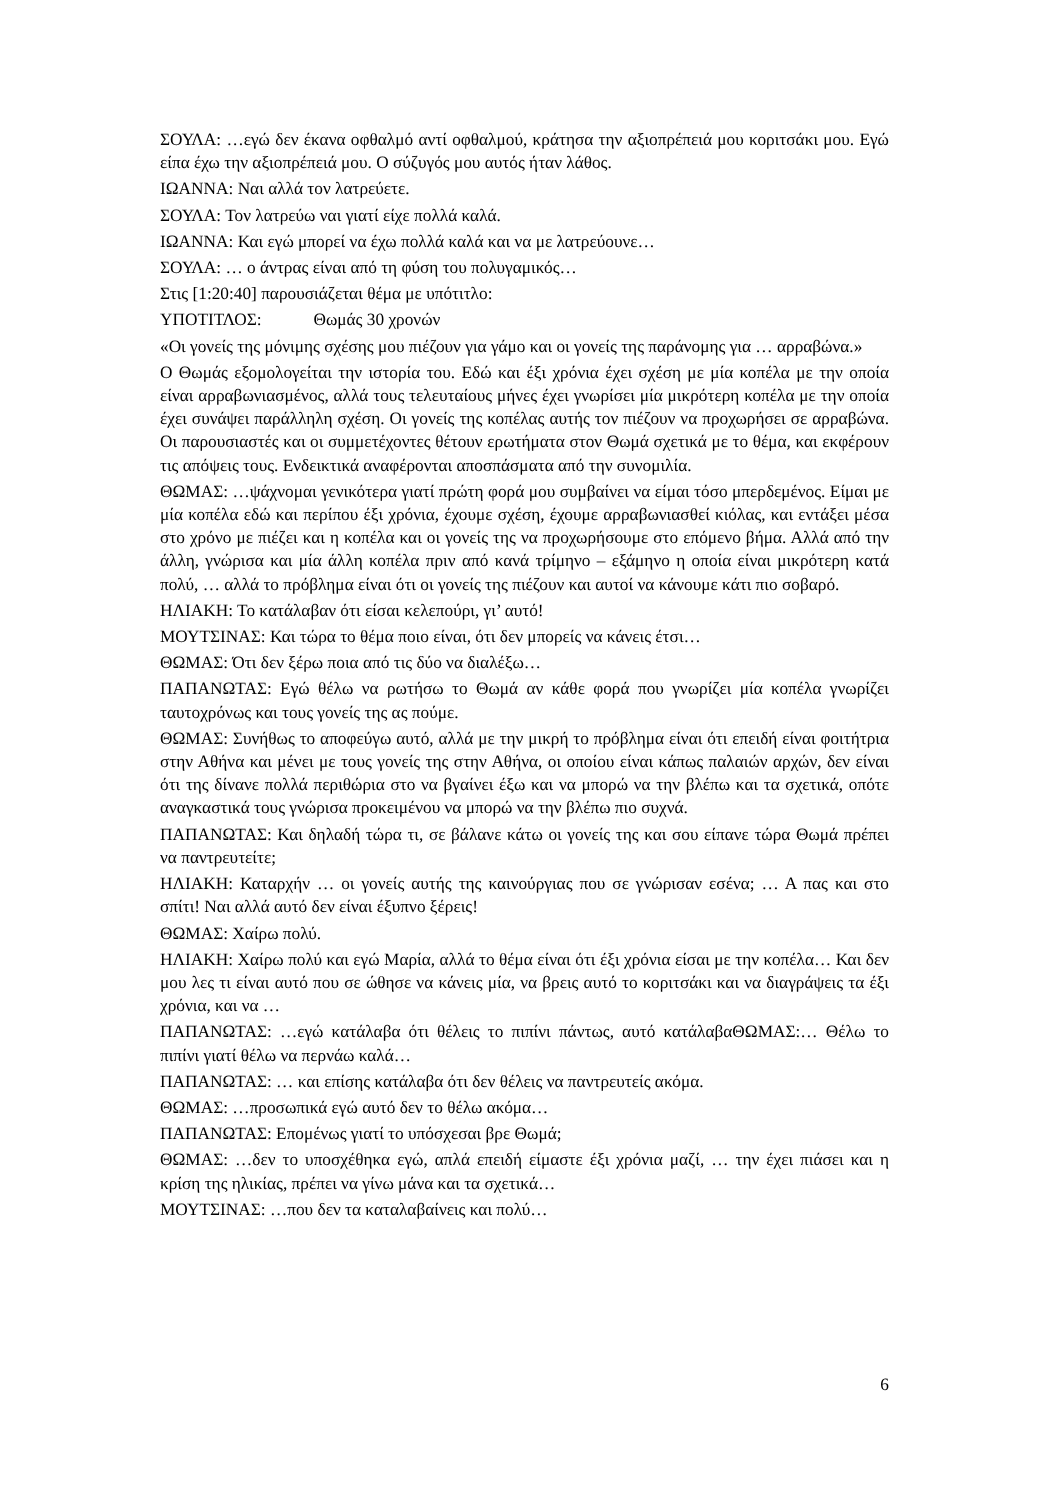ΣΟΥΛΑ: …εγώ δεν έκανα οφθαλμό αντί οφθαλμού, κράτησα την αξιοπρέπειά μου κοριτσάκι μου. Εγώ είπα έχω την αξιοπρέπειά μου. Ο σύζυγός μου αυτός ήταν λάθος.
ΙΩΑΝΝΑ: Ναι αλλά τον λατρεύετε.
ΣΟΥΛΑ: Τον λατρεύω ναι γιατί είχε πολλά καλά.
ΙΩΑΝΝΑ: Και εγώ μπορεί να έχω πολλά καλά και να με λατρεύουνε…
ΣΟΥΛΑ: … ο άντρας είναι από τη φύση του πολυγαμικός…
Στις [1:20:40] παρουσιάζεται θέμα με υπότιτλο:
ΥΠΟΤΙΤΛΟΣ: Θωμάς 30 χρονών
«Οι γονείς της μόνιμης σχέσης μου πιέζουν για γάμο και οι γονείς της παράνομης για … αρραβώνα.»
Ο Θωμάς εξομολογείται την ιστορία του. Εδώ και έξι χρόνια έχει σχέση με μία κοπέλα με την οποία είναι αρραβωνιασμένος, αλλά τους τελευταίους μήνες έχει γνωρίσει μία μικρότερη κοπέλα με την οποία έχει συνάψει παράλληλη σχέση. Οι γονείς της κοπέλας αυτής τον πιέζουν να προχωρήσει σε αρραβώνα. Οι παρουσιαστές και οι συμμετέχοντες θέτουν ερωτήματα στον Θωμά σχετικά με το θέμα, και εκφέρουν τις απόψεις τους. Ενδεικτικά αναφέρονται αποσπάσματα από την συνομιλία.
ΘΩΜΑΣ: …ψάχνομαι γενικότερα γιατί πρώτη φορά μου συμβαίνει να είμαι τόσο μπερδεμένος. Είμαι με μία κοπέλα εδώ και περίπου έξι χρόνια, έχουμε σχέση, έχουμε αρραβωνιασθεί κιόλας, και εντάξει μέσα στο χρόνο με πιέζει και η κοπέλα και οι γονείς της να προχωρήσουμε στο επόμενο βήμα. Αλλά από την άλλη, γνώρισα και μία άλλη κοπέλα πριν από κανά τρίμηνο – εξάμηνο η οποία είναι μικρότερη κατά πολύ, … αλλά το πρόβλημα είναι ότι οι γονείς της πιέζουν και αυτοί να κάνουμε κάτι πιο σοβαρό.
ΗΛΙΑΚΗ: Το κατάλαβαν ότι είσαι κελεπούρι, γι’ αυτό!
ΜΟΥΤΣΙΝΑΣ: Και τώρα το θέμα ποιο είναι, ότι δεν μπορείς να κάνεις έτσι…
ΘΩΜΑΣ: Ότι δεν ξέρω ποια από τις δύο να διαλέξω…
ΠΑΠΑΝΩΤΑΣ: Εγώ θέλω να ρωτήσω το Θωμά αν κάθε φορά που γνωρίζει μία κοπέλα γνωρίζει ταυτοχρόνως και τους γονείς της ας πούμε.
ΘΩΜΑΣ: Συνήθως το αποφεύγω αυτό, αλλά με την μικρή το πρόβλημα είναι ότι επειδή είναι φοιτήτρια στην Αθήνα και μένει με τους γονείς της στην Αθήνα, οι οποίου είναι κάπως παλαιών αρχών, δεν είναι ότι της δίνανε πολλά περιθώρια στο να βγαίνει έξω και να μπορώ να την βλέπω και τα σχετικά, οπότε αναγκαστικά τους γνώρισα προκειμένου να μπορώ να την βλέπω πιο συχνά.
ΠΑΠΑΝΩΤΑΣ: Και δηλαδή τώρα τι, σε βάλανε κάτω οι γονείς της και σου είπανε τώρα Θωμά πρέπει να παντρευτείτε;
ΗΛΙΑΚΗ: Καταρχήν … οι γονείς αυτής της καινούργιας που σε γνώρισαν εσένα; … Α πας και στο σπίτι! Ναι αλλά αυτό δεν είναι έξυπνο ξέρεις!
ΘΩΜΑΣ: Χαίρω πολύ.
ΗΛΙΑΚΗ: Χαίρω πολύ και εγώ Μαρία, αλλά το θέμα είναι ότι έξι χρόνια είσαι με την κοπέλα… Και δεν μου λες τι είναι αυτό που σε ώθησε να κάνεις μία, να βρεις αυτό το κοριτσάκι και να διαγράψεις τα έξι χρόνια, και να …
ΠΑΠΑΝΩΤΑΣ: …εγώ κατάλαβα ότι θέλεις το πιπίνι πάντως, αυτό κατάλαβαΘΩΜΑΣ:… Θέλω το πιπίνι γιατί θέλω να περνάω καλά…
ΠΑΠΑΝΩΤΑΣ: … και επίσης κατάλαβα ότι δεν θέλεις να παντρευτείς ακόμα.
ΘΩΜΑΣ: …προσωπικά εγώ αυτό δεν το θέλω ακόμα…
ΠΑΠΑΝΩΤΑΣ: Επομένως γιατί το υπόσχεσαι βρε Θωμά;
ΘΩΜΑΣ: …δεν το υποσχέθηκα εγώ, απλά επειδή είμαστε έξι χρόνια μαζί, … την έχει πιάσει και η κρίση της ηλικίας, πρέπει να γίνω μάνα και τα σχετικά…
ΜΟΥΤΣΙΝΑΣ: …που δεν τα καταλαβαίνεις και πολύ…
6